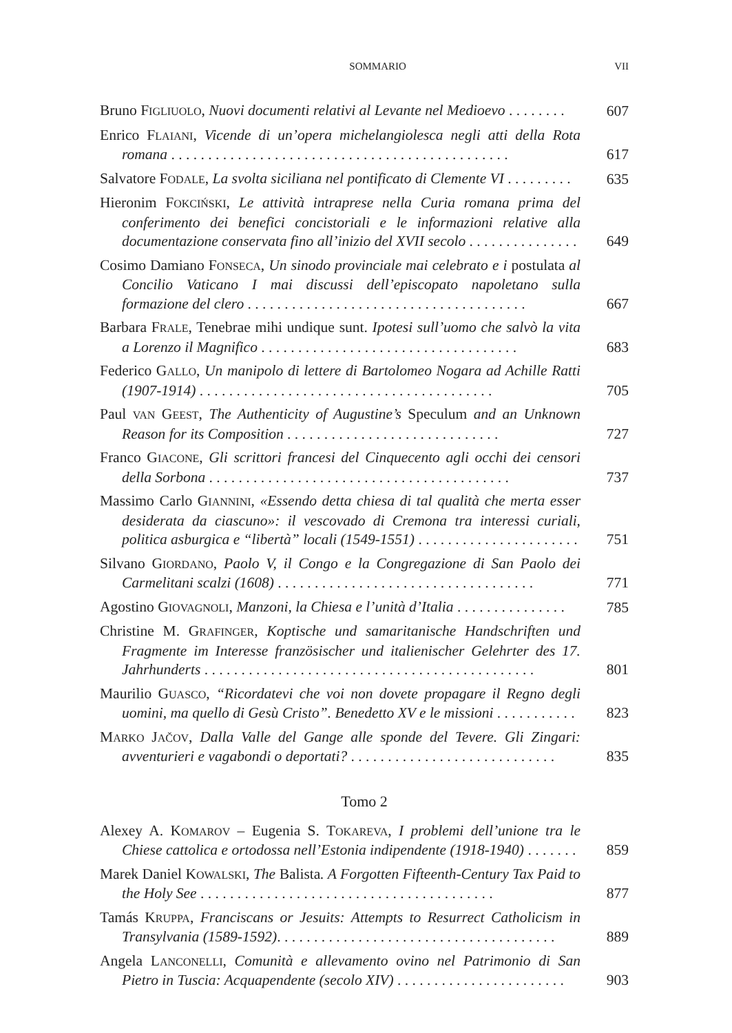SOMMARIO VII
Bruno FIGLIUOLO, Nuovi documenti relativi al Levante nel Medioevo . . . . . . . .
607
Enrico FLAIANI, Vicende di un’opera michelangiolesca negli atti della Rota romana . . . . . . . . . . . . . . . . . . . . . . . . . . . . . . . . . . . . . . . . . . . . . .
617
Salvatore FODALE, La svolta siciliana nel pontificato di Clemente VI . . . . . . . . .
635
Hieronim FOKCIŃSKI, Le attività intraprese nella Curia romana prima del conferimento dei benefici concistoriali e le informazioni relative alla documentazione conservata fino all’inizio del XVII secolo . . . . . . . . . . . . . . .
649
Cosimo Damiano FONSECA, Un sinodo provinciale mai celebrato e i postulata al Concilio Vaticano I mai discussi dell’episcopato napoletano sulla formazione del clero . . . . . . . . . . . . . . . . . . . . . . . . . . . . . . . . . . . . . .
667
Barbara FRALE, Tenebrae mihi undique sunt. Ipotesi sull’uomo che salvò la vita a Lorenzo il Magnifico . . . . . . . . . . . . . . . . . . . . . . . . . . . . . . . . . . .
683
Federico GALLO, Un manipolo di lettere di Bartolomeo Nogara ad Achille Ratti (1907-1914) . . . . . . . . . . . . . . . . . . . . . . . . . . . . . . . . . . . . . . . .
705
Paul VAN GEEST, The Authenticity of Augustine’s Speculum and an Unknown Reason for its Composition . . . . . . . . . . . . . . . . . . . . . . . . . . . . .
727
Franco GIACONE, Gli scrittori francesi del Cinquecento agli occhi dei censori della Sorbona . . . . . . . . . . . . . . . . . . . . . . . . . . . . . . . . . . . . . . . . .
737
Massimo Carlo GIANNINI, «Essendo detta chiesa di tal qualità che merta esser desiderata da ciascuno»: il vescovado di Cremona tra interessi curiali, politica asburgica e “libertà” locali (1549-1551) . . . . . . . . . . . . . . . . . . . . . .
751
Silvano GIORDANO, Paolo V, il Congo e la Congregazione di San Paolo dei Carmelitani scalzi (1608) . . . . . . . . . . . . . . . . . . . . . . . . . . . . . . . . . . .
771
Agostino GIOVAGNOLI, Manzoni, la Chiesa e l’unità d’Italia . . . . . . . . . . . . . . .
785
Christine M. GRAFINGER, Koptische und samaritanische Handschriften und Fragmente im Interesse französischer und italienischer Gelehrter des 17. Jahrhunderts . . . . . . . . . . . . . . . . . . . . . . . . . . . . . . . . . . . . . . . . . . . . .
801
Maurilio GUASCO, “Ricordatevi che voi non dovete propagare il Regno degli uomini, ma quello di Gesù Cristo”. Benedetto XV e le missioni . . . . . . . . . . .
823
MARKO JAČOV, Dalla Valle del Gange alle sponde del Tevere. Gli Zingari: avventurieri e vagabondi o deportati? . . . . . . . . . . . . . . . . . . . . . . . . . . . .
835
Tomo 2
Alexey A. KOMAROV – Eugenia S. TOKAREVA, I problemi dell’unione tra le Chiese cattolica e ortodossa nell’Estonia indipendente (1918-1940) . . . . . . .
859
Marek Daniel KOWALSKI, The Balista. A Forgotten Fifteenth-Century Tax Paid to the Holy See . . . . . . . . . . . . . . . . . . . . . . . . . . . . . . . . . . . . . . . .
877
Tamás KRUPPA, Franciscans or Jesuits: Attempts to Resurrect Catholicism in Transylvania (1589-1592). . . . . . . . . . . . . . . . . . . . . . . . . . . . . . . . . . . . . .
889
Angela LANCONELLI, Comunità e allevamento ovino nel Patrimonio di San Pietro in Tuscia: Acquapendente (secolo XIV) . . . . . . . . . . . . . . . . . . . . . . .
903